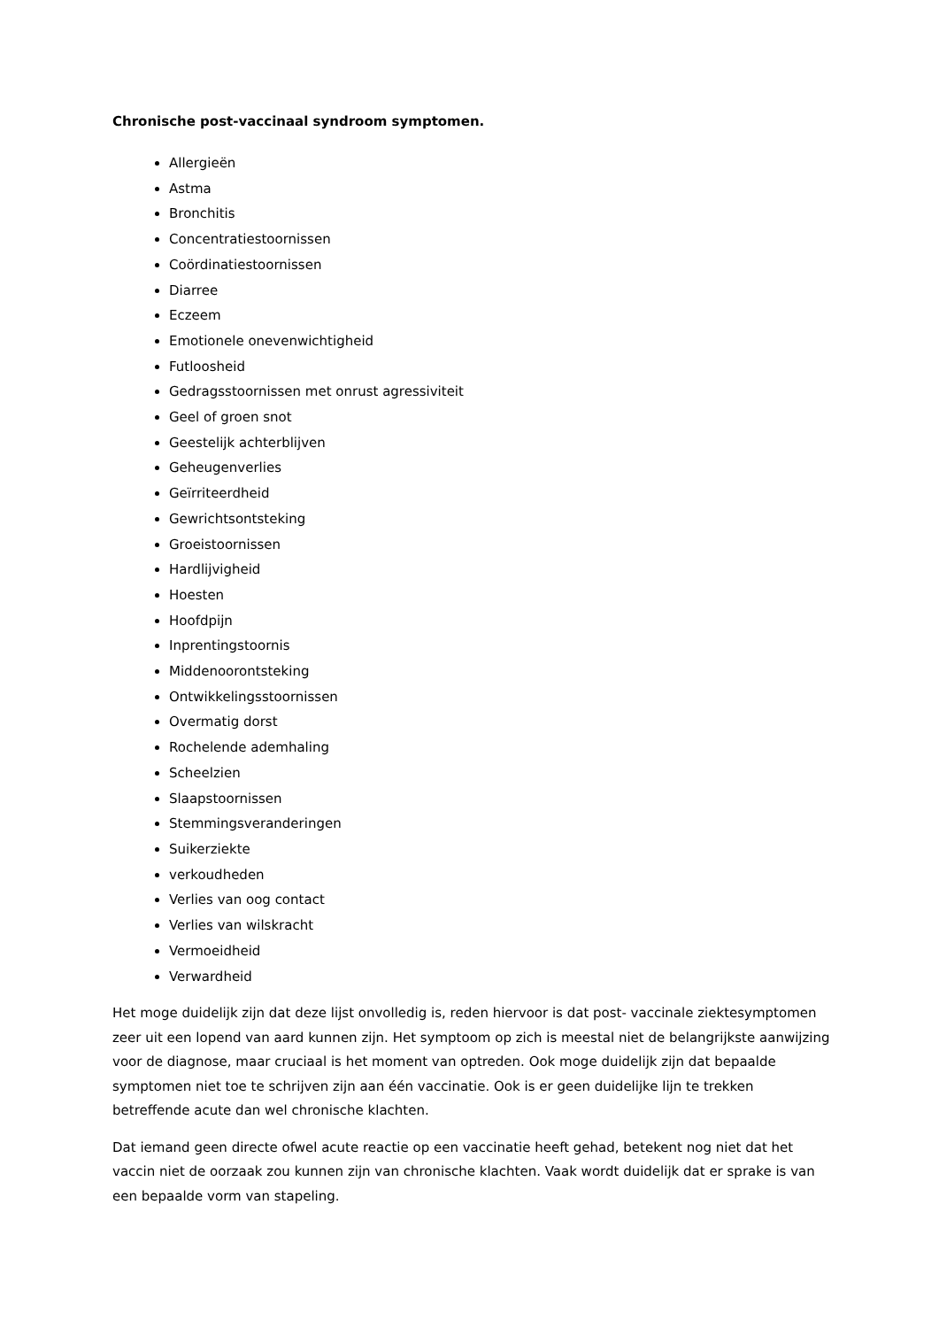Chronische post-vaccinaal syndroom symptomen.
Allergieën
Astma
Bronchitis
Concentratiestoornissen
Coördinatiestoornissen
Diarree
Eczeem
Emotionele onevenwichtigheid
Futloosheid
Gedragsstoornissen met onrust agressiviteit
Geel of groen snot
Geestelijk achterblijven
Geheugenverlies
Geïrriteerdheid
Gewrichtsontsteking
Groeistoornissen
Hardlijvigheid
Hoesten
Hoofdpijn
Inprentingstoornis
Middenoorontsteking
Ontwikkelingsstoornissen
Overmatig dorst
Rochelende ademhaling
Scheelzien
Slaapstoornissen
Stemmingsveranderingen
Suikerziekte
verkoudheden
Verlies van oog contact
Verlies van wilskracht
Vermoeidheid
Verwardheid
Het moge duidelijk zijn dat deze lijst onvolledig is, reden hiervoor is dat post- vaccinale ziektesymptomen zeer uit een lopend van aard kunnen zijn. Het symptoom op zich is meestal niet de belangrijkste aanwijzing voor de diagnose, maar cruciaal is het moment van optreden. Ook moge duidelijk zijn dat bepaalde symptomen niet toe te schrijven zijn aan één vaccinatie. Ook is er geen duidelijke lijn te trekken betreffende acute dan wel chronische klachten.
Dat iemand geen directe ofwel acute reactie op een vaccinatie heeft gehad, betekent nog niet dat het vaccin niet de oorzaak zou kunnen zijn van chronische klachten. Vaak wordt duidelijk dat er sprake is van een bepaalde vorm van stapeling.